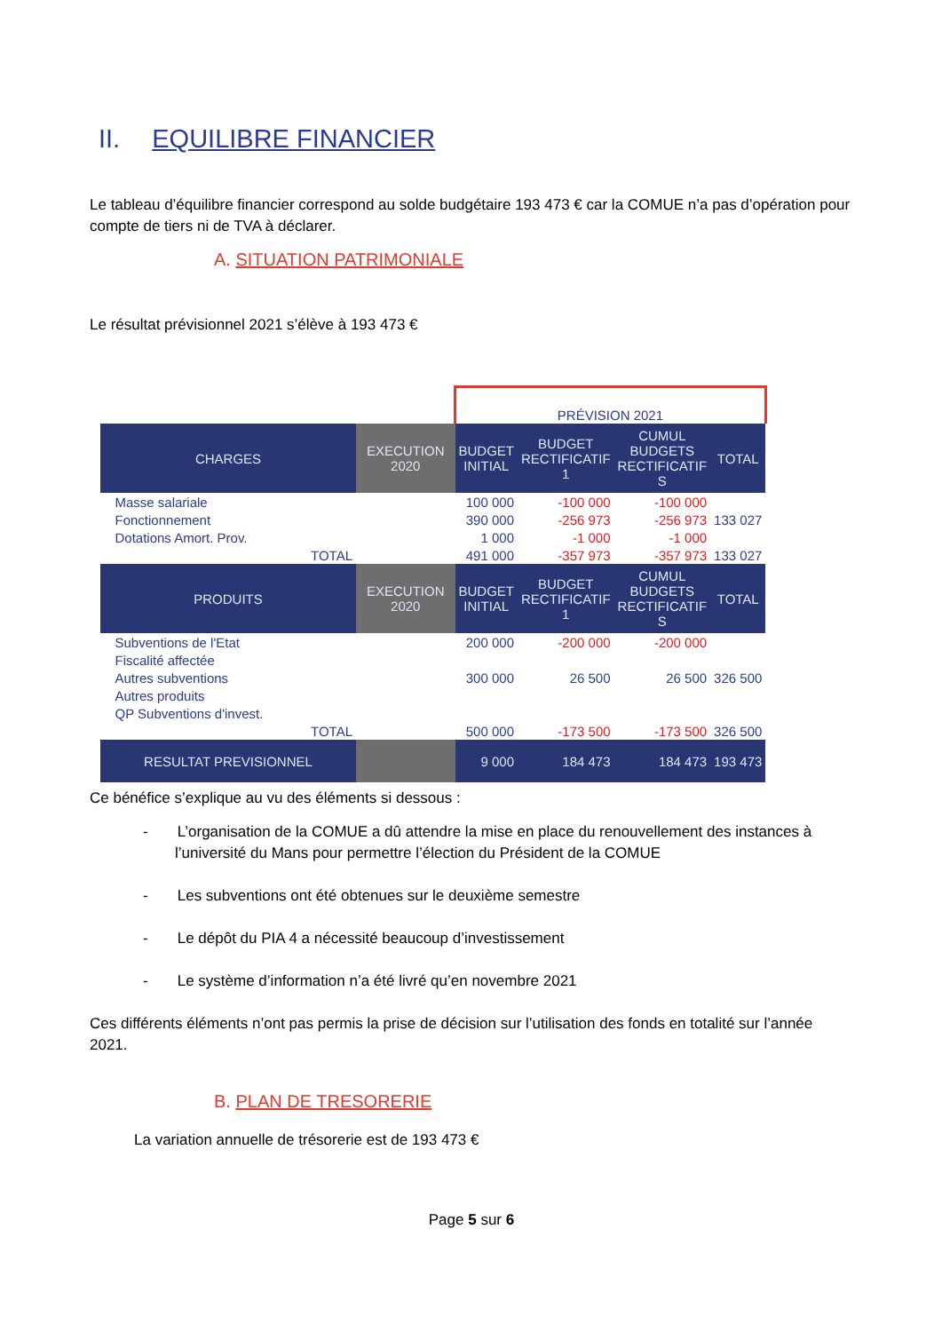II. EQUILIBRE FINANCIER
Le tableau d’équilibre financier correspond au solde budgétaire 193 473 € car la COMUE n’a pas d’opération pour compte de tiers ni de TVA à déclarer.
A. SITUATION PATRIMONIALE
Le résultat prévisionnel 2021 s’élève à 193 473 €
| | | PRÉVISION 2021 | | | |
| CHARGES | EXECUTION 2020 | BUDGET INITIAL | BUDGET RECTIFICATIF 1 | CUMUL BUDGETS RECTIFICATIF S | TOTAL |
| Masse salariale | | 100 000 | -100 000 | -100 000 | |
| Fonctionnement | | 390 000 | -256 973 | -256 973 | 133 027 |
| Dotations Amort. Prov. | | 1 000 | -1 000 | -1 000 | |
| TOTAL | | 491 000 | -357 973 | -357 973 | 133 027 |
| PRODUITS | EXECUTION 2020 | BUDGET INITIAL | BUDGET RECTIFICATIF 1 | CUMUL BUDGETS RECTIFICATIF S | TOTAL |
| Subventions de l'Etat | | 200 000 | -200 000 | -200 000 | |
| Fiscalité affectée | | | | | |
| Autres subventions | | 300 000 | 26 500 | 26 500 | 326 500 |
| Autres produits | | | | | |
| QP Subventions d'invest. | | | | | |
| TOTAL | | 500 000 | -173 500 | -173 500 | 326 500 |
| RESULTAT PREVISIONNEL | | 9 000 | 184 473 | 184 473 | 193 473 |
Ce bénéfice s’explique au vu des éléments si dessous :
- L’organisation de la COMUE a dû attendre la mise en place du renouvellement des instances à l’université du Mans pour permettre l’élection du Président de la COMUE
- Les subventions ont été obtenues sur le deuxième semestre
- Le dépôt du PIA 4 a nécessité beaucoup d’investissement
- Le système d’information n’a été livré qu’en novembre 2021
Ces différents éléments n’ont pas permis la prise de décision sur l’utilisation des fonds en totalité sur l’année 2021.
B. PLAN DE TRESORERIE
La variation annuelle de trésorerie est de 193 473 €
Page 5 sur 6